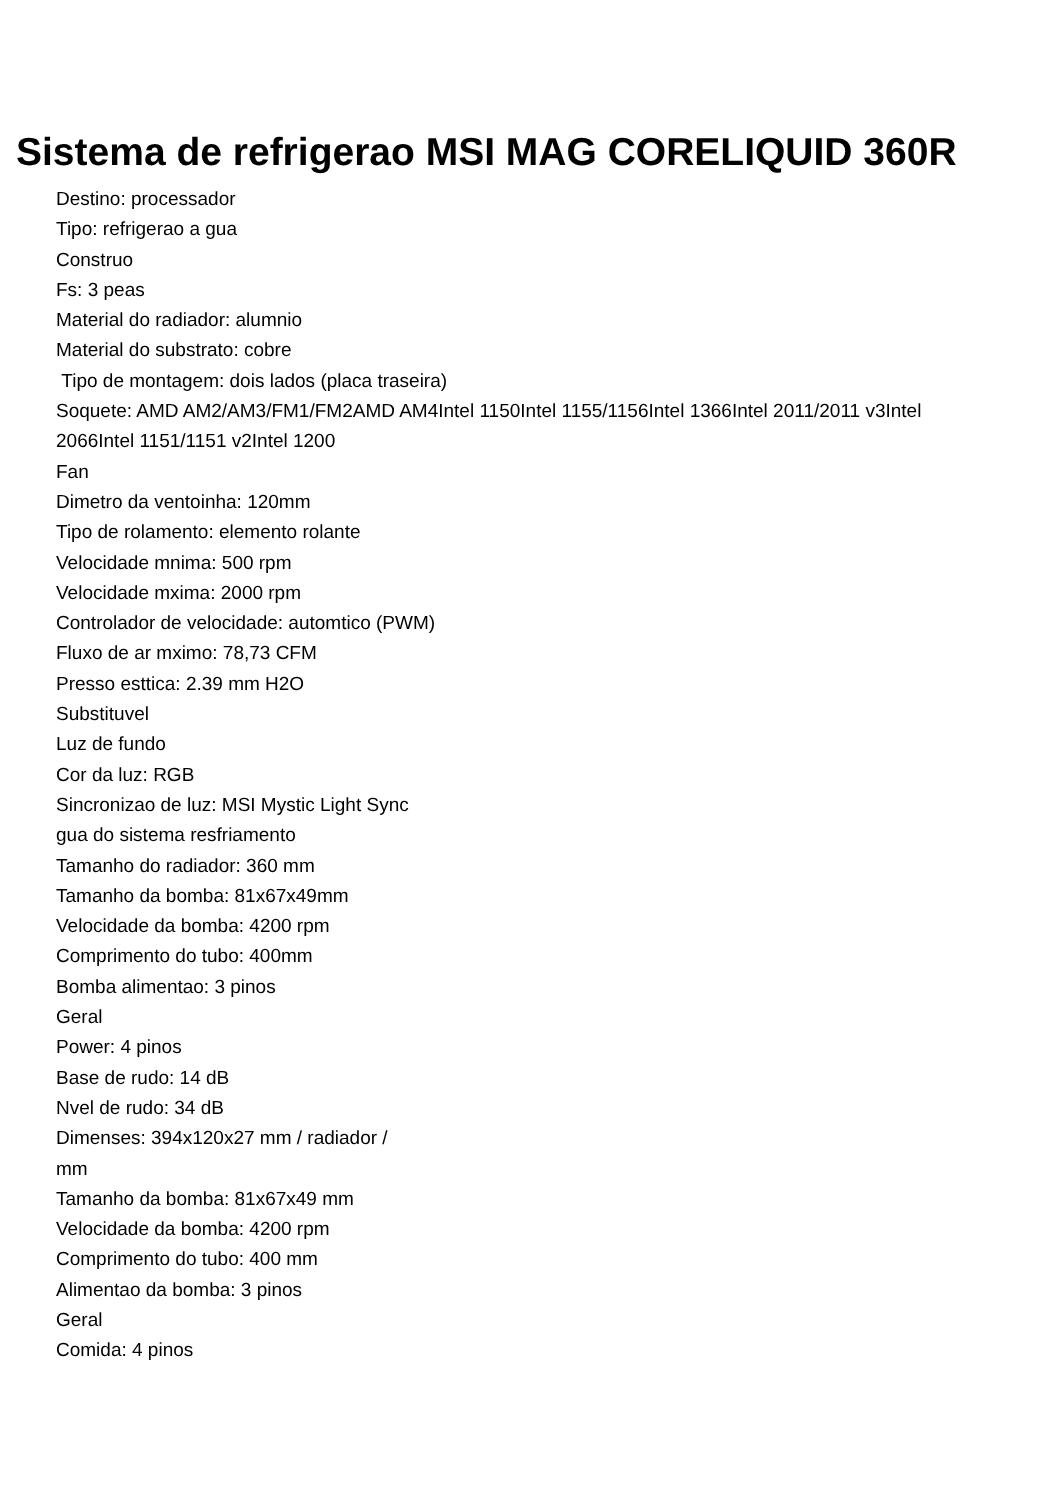Sistema de refrigerao MSI MAG CORELIQUID 360R
Destino: processador
Tipo: refrigerao a gua
Construo
Fs: 3 peas
Material do radiador: alumnio
Material do substrato: cobre
Tipo de montagem: dois lados (placa traseira)
Soquete: AMD AM2/AM3/FM1/FM2AMD AM4Intel 1150Intel 1155/1156Intel 1366Intel 2011/2011 v3Intel 2066Intel 1151/1151 v2Intel 1200
Fan
Dimetro da ventoinha: 120mm
Tipo de rolamento: elemento rolante
Velocidade mnima: 500 rpm
Velocidade mxima: 2000 rpm
Controlador de velocidade: automtico (PWM)
Fluxo de ar mximo: 78,73 CFM
Presso esttica: 2.39 mm H2O
Substituvel
Luz de fundo
Cor da luz: RGB
Sincronizao de luz: MSI Mystic Light Sync
gua do sistema resfriamento
Tamanho do radiador: 360 mm
Tamanho da bomba: 81x67x49mm
Velocidade da bomba: 4200 rpm
Comprimento do tubo: 400mm
Bomba alimentao: 3 pinos
Geral
Power: 4 pinos
Base de rudo: 14 dB
Nvel de rudo: 34 dB
Dimenses: 394x120x27 mm / radiador /
mm
Tamanho da bomba: 81x67x49 mm
Velocidade da bomba: 4200 rpm
Comprimento do tubo: 400 mm
Alimentao da bomba: 3 pinos
Geral
Comida: 4 pinos